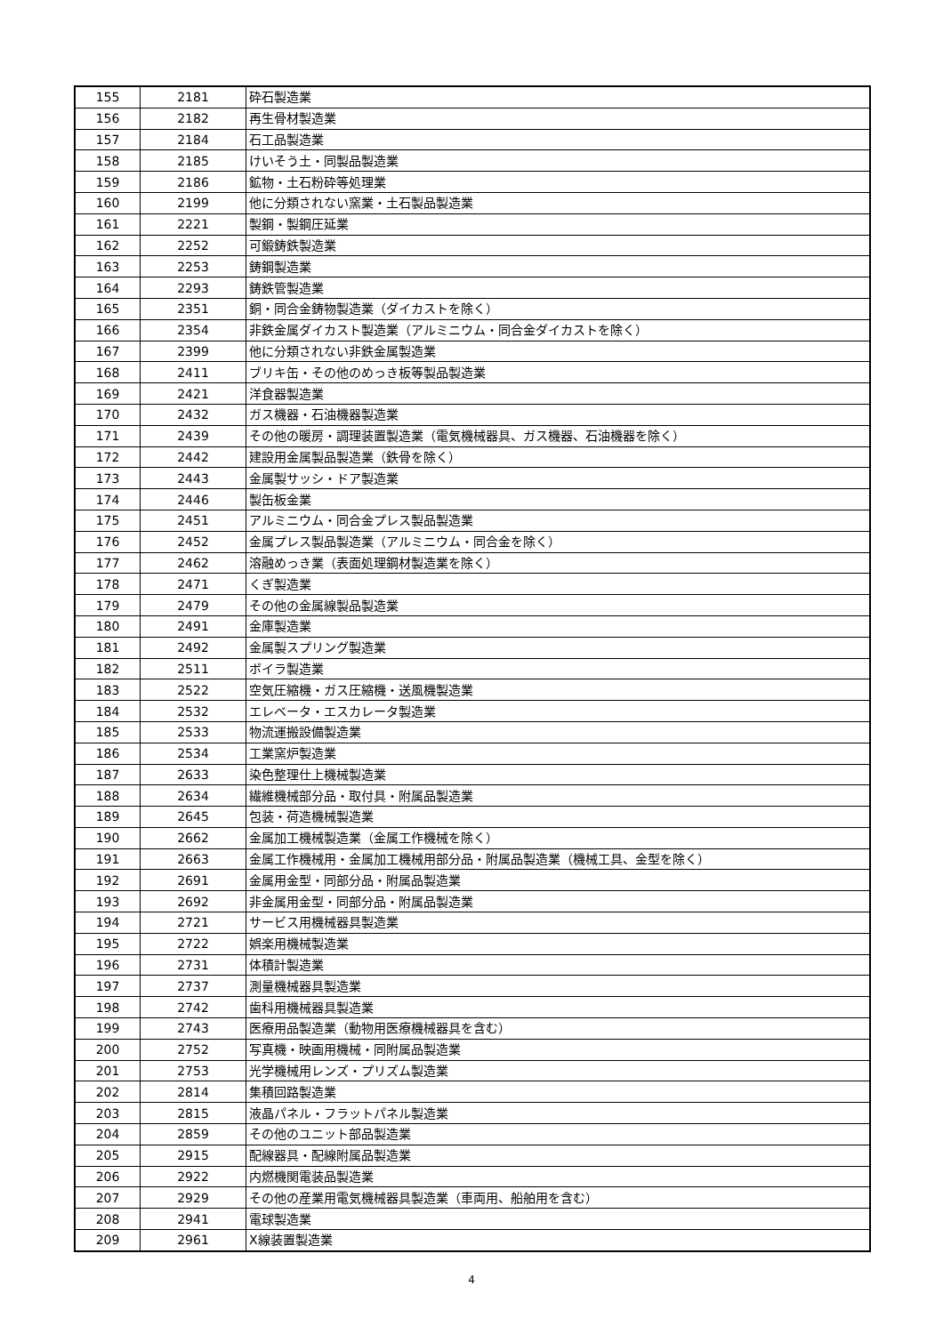| 155 | 2181 | 砕石製造業 |
| 156 | 2182 | 再生骨材製造業 |
| 157 | 2184 | 石工品製造業 |
| 158 | 2185 | けいそう土・同製品製造業 |
| 159 | 2186 | 鉱物・土石粉砕等処理業 |
| 160 | 2199 | 他に分類されない窯業・土石製品製造業 |
| 161 | 2221 | 製鋼・製鋼圧延業 |
| 162 | 2252 | 可鍛鋳鉄製造業 |
| 163 | 2253 | 鋳鋼製造業 |
| 164 | 2293 | 鋳鉄管製造業 |
| 165 | 2351 | 銅・同合金鋳物製造業（ダイカストを除く） |
| 166 | 2354 | 非鉄金属ダイカスト製造業（アルミニウム・同合金ダイカストを除く） |
| 167 | 2399 | 他に分類されない非鉄金属製造業 |
| 168 | 2411 | ブリキ缶・その他のめっき板等製品製造業 |
| 169 | 2421 | 洋食器製造業 |
| 170 | 2432 | ガス機器・石油機器製造業 |
| 171 | 2439 | その他の暖房・調理装置製造業（電気機械器具、ガス機器、石油機器を除く） |
| 172 | 2442 | 建設用金属製品製造業（鉄骨を除く） |
| 173 | 2443 | 金属製サッシ・ドア製造業 |
| 174 | 2446 | 製缶板金業 |
| 175 | 2451 | アルミニウム・同合金プレス製品製造業 |
| 176 | 2452 | 金属プレス製品製造業（アルミニウム・同合金を除く） |
| 177 | 2462 | 溶融めっき業（表面処理鋼材製造業を除く） |
| 178 | 2471 | くぎ製造業 |
| 179 | 2479 | その他の金属線製品製造業 |
| 180 | 2491 | 金庫製造業 |
| 181 | 2492 | 金属製スプリング製造業 |
| 182 | 2511 | ボイラ製造業 |
| 183 | 2522 | 空気圧縮機・ガス圧縮機・送風機製造業 |
| 184 | 2532 | エレベータ・エスカレータ製造業 |
| 185 | 2533 | 物流運搬設備製造業 |
| 186 | 2534 | 工業窯炉製造業 |
| 187 | 2633 | 染色整理仕上機械製造業 |
| 188 | 2634 | 繊維機械部分品・取付具・附属品製造業 |
| 189 | 2645 | 包装・荷造機械製造業 |
| 190 | 2662 | 金属加工機械製造業（金属工作機械を除く） |
| 191 | 2663 | 金属工作機械用・金属加工機械用部分品・附属品製造業（機械工具、金型を除く） |
| 192 | 2691 | 金属用金型・同部分品・附属品製造業 |
| 193 | 2692 | 非金属用金型・同部分品・附属品製造業 |
| 194 | 2721 | サービス用機械器具製造業 |
| 195 | 2722 | 娯楽用機械製造業 |
| 196 | 2731 | 体積計製造業 |
| 197 | 2737 | 測量機械器具製造業 |
| 198 | 2742 | 歯科用機械器具製造業 |
| 199 | 2743 | 医療用品製造業（動物用医療機械器具を含む） |
| 200 | 2752 | 写真機・映画用機械・同附属品製造業 |
| 201 | 2753 | 光学機械用レンズ・プリズム製造業 |
| 202 | 2814 | 集積回路製造業 |
| 203 | 2815 | 液晶パネル・フラットパネル製造業 |
| 204 | 2859 | その他のユニット部品製造業 |
| 205 | 2915 | 配線器具・配線附属品製造業 |
| 206 | 2922 | 内燃機関電装品製造業 |
| 207 | 2929 | その他の産業用電気機械器具製造業（車両用、船舶用を含む） |
| 208 | 2941 | 電球製造業 |
| 209 | 2961 | X線装置製造業 |
4